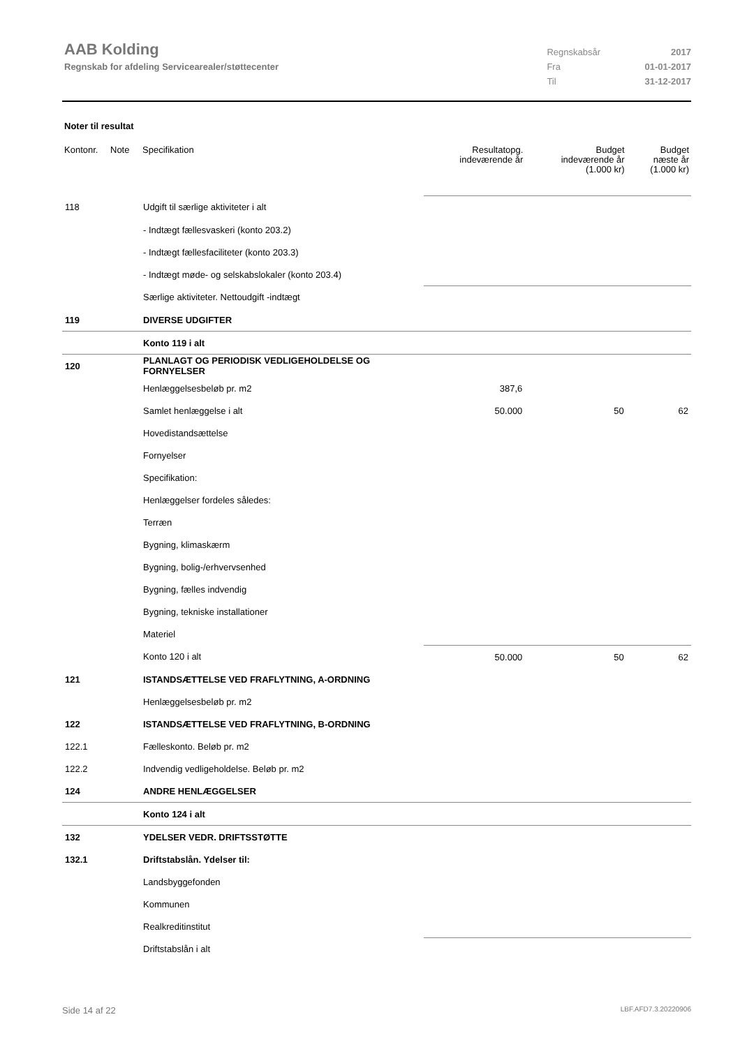AAB Kolding
Regnskab for afdeling Servicearealer/støttecenter
| Regnskabsår | 2017 |
| Fra | 01-01-2017 |
| Til | 31-12-2017 |
Noter til resultat
| Kontonr. | Note | Specifikation | Resultatopg. indeværende år | Budget indeværende år (1.000 kr) | Budget næste år (1.000 kr) |
| --- | --- | --- | --- | --- | --- |
| 118 | | Udgift til særlige aktiviteter i alt | | | |
| | | - Indtægt fællesvaskeri (konto 203.2) | | | |
| | | - Indtægt fællesfaciliteter (konto 203.3) | | | |
| | | - Indtægt møde- og selskabslokaler (konto 203.4) | | | |
| | | Særlige aktiviteter. Nettoudgift -indtægt | | | |
| 119 | | DIVERSE UDGIFTER | | | |
| | | Konto 119 i alt | | | |
| 120 | | PLANLAGT OG PERIODISK VEDLIGEHOLDELSE OG FORNYELSER | | | |
| | | Henlæggelsesbeløb pr. m2 | 387,6 | | |
| | | Samlet henlæggelse i alt | 50.000 | 50 | 62 |
| | | Hovedistandsættelse | | | |
| | | Fornyelser | | | |
| | | Specifikation: | | | |
| | | Henlæggelser fordeles således: | | | |
| | | Terræn | | | |
| | | Bygning, klimaskærm | | | |
| | | Bygning, bolig-/erhvervsenhed | | | |
| | | Bygning, fælles indvendig | | | |
| | | Bygning, tekniske installationer | | | |
| | | Materiel | | | |
| | | Konto 120 i alt | 50.000 | 50 | 62 |
| 121 | | ISTANDSÆTTELSE VED FRAFLYTNING, A-ORDNING | | | |
| | | Henlæggelsesbeløb pr. m2 | | | |
| 122 | | ISTANDSÆTTELSE VED FRAFLYTNING, B-ORDNING | | | |
| 122.1 | | Fælleskonto. Beløb pr. m2 | | | |
| 122.2 | | Indvendig vedligeholdelse. Beløb pr. m2 | | | |
| 124 | | ANDRE HENLÆGGELSER | | | |
| | | Konto 124 i alt | | | |
| 132 | | YDELSER VEDR. DRIFTSSTØTTE | | | |
| 132.1 | | Driftstabslån. Ydelser til: | | | |
| | | Landsbyggefonden | | | |
| | | Kommunen | | | |
| | | Realkreditinstitut | | | |
| | | Driftstabslån i alt | | | |
Side 14 af 22 LBF.AFD7.3.20220906